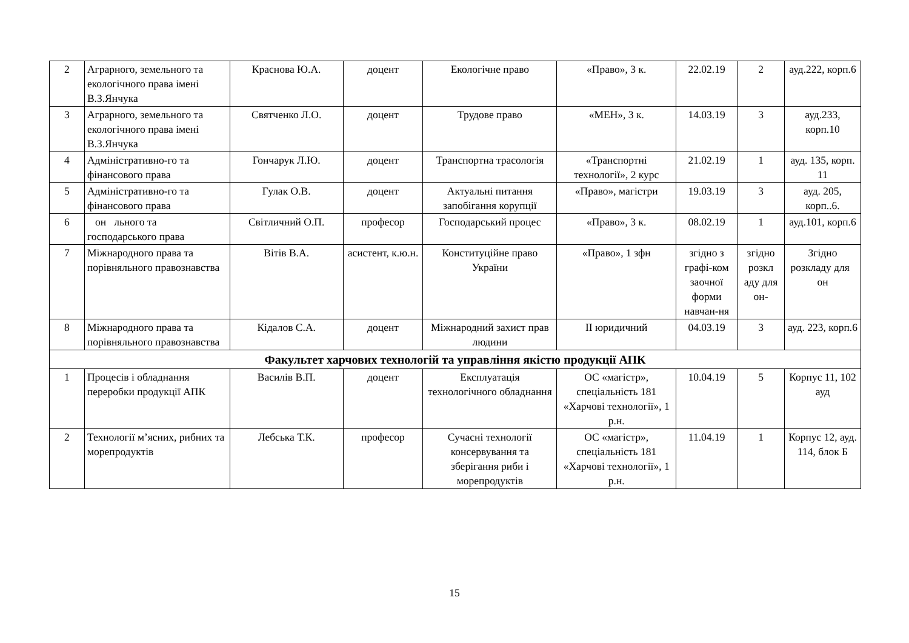| 2 | Аграрного, земельного та екологічного права імені В.З.Янчука | Краснова Ю.А. | доцент | Екологічне право | «Право», 3 к. | 22.02.19 | 2 | ауд.222, корп.6 |
| 3 | Аграрного, земельного та екологічного права імені В.З.Янчука | Святченко Л.О. | доцент | Трудове право | «МЕН», 3 к. | 14.03.19 | 3 | ауд.233, корп.10 |
| 4 | Адміністративно-го та фінансового права | Гончарук Л.Ю. | доцент | Транспортна трасологія | «Транспортні технології», 2 курс | 21.02.19 | 1 | ауд. 135, корп. 11 |
| 5 | Адміністративно-го та фінансового права | Гулак О.В. | доцент | Актуальні питання запобігання корупції | «Право», магістри | 19.03.19 | 3 | ауд. 205, корп..6. |
| 6 | он льного та господарського права | Світличний О.П. | професор | Господарський процес | «Право», 3 к. | 08.02.19 | 1 | ауд.101, корп.6 |
| 7 | Міжнародного права та порівняльного правознавства | Вітів В.А. | асистент, к.ю.н. | Конституційне право України | «Право», 1 зфн | згідно з графі-ком заочної форми навчан-ня | згідно розкл аду для он- | Згідно розкладу для он |
| 8 | Міжнародного права та порівняльного правознавства | Кідалов С.А. | доцент | Міжнародний захист прав людини | ІІ юридичний | 04.03.19 | 3 | ауд. 223, корп.6 |
| Факультет харчових технологій та управління якістю продукції АПК | | | | | | | | |
| 1 | Процесів і обладнання переробки продукції АПК | Василів В.П. | доцент | Експлуатація технологічного обладнання | ОС «магістр», спеціальність 181 «Харчові технології», 1 р.н. | 10.04.19 | 5 | Корпус 11, 102 ауд |
| 2 | Технології м’ясних, рибних та морепродуктів | Лебська Т.К. | професор | Сучасні технології консервування та зберігання риби і морепродуктів | ОС «магістр», спеціальність 181 «Харчові технології», 1 р.н. | 11.04.19 | 1 | Корпус 12, ауд. 114, блок Б |
15